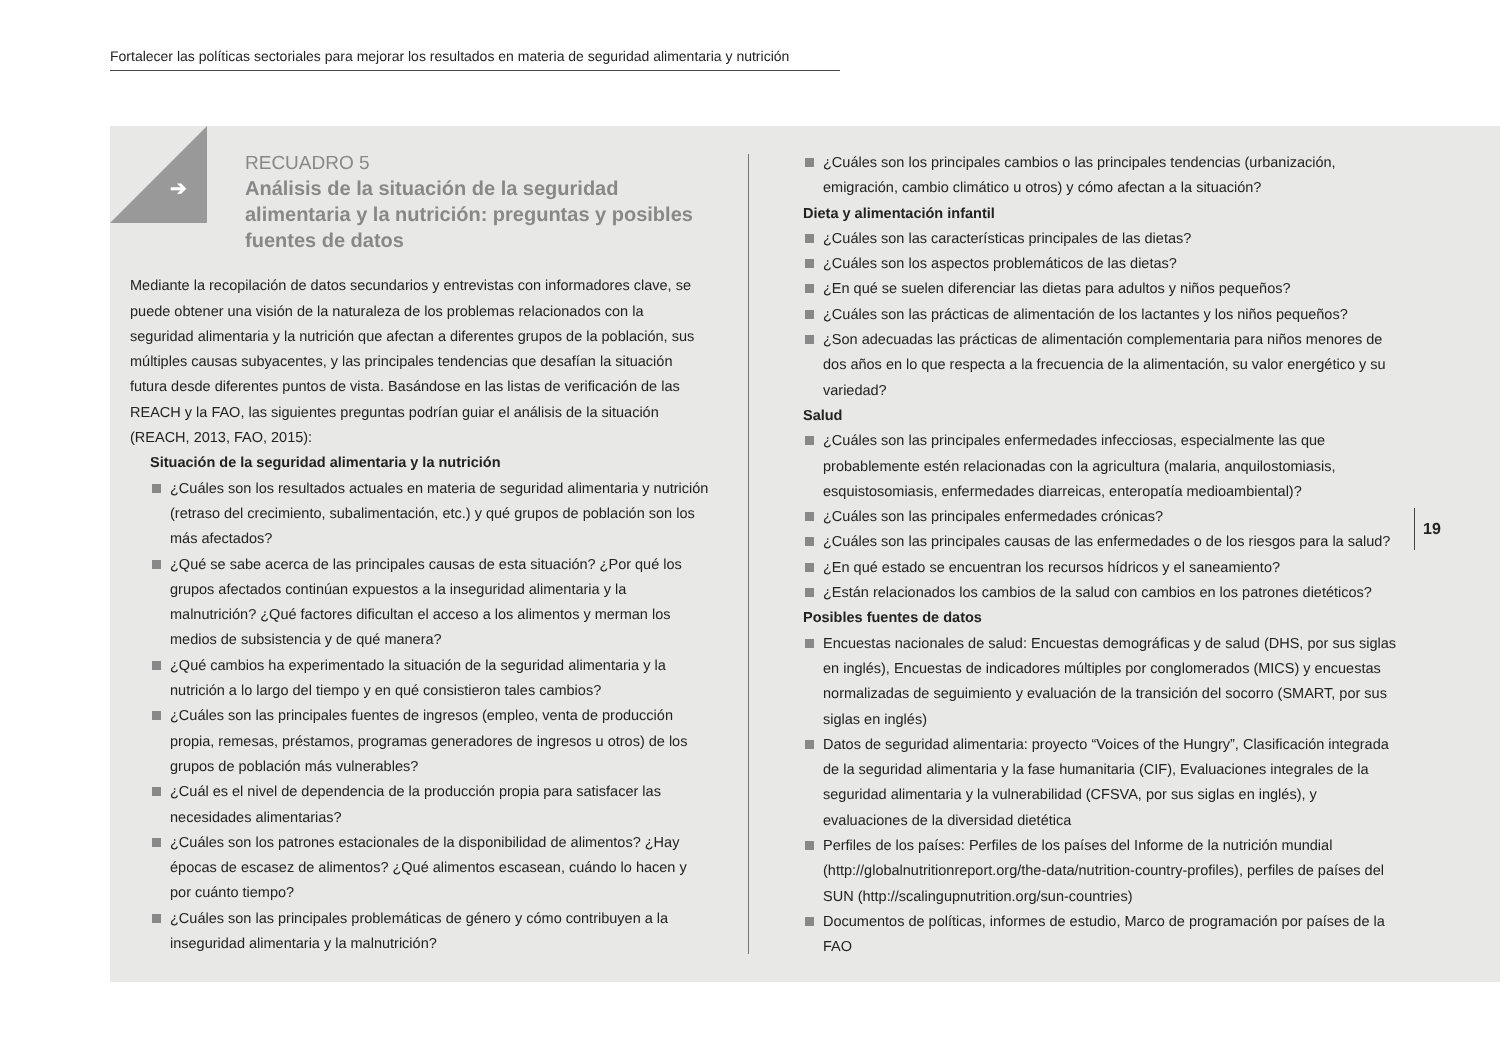Fortalecer las políticas sectoriales para mejorar los resultados en materia de seguridad alimentaria y nutrición
➔
RECUADRO 5
Análisis de la situación de la seguridad alimentaria y la nutrición: preguntas y posibles fuentes de datos
Mediante la recopilación de datos secundarios y entrevistas con informadores clave, se puede obtener una visión de la naturaleza de los problemas relacionados con la seguridad alimentaria y la nutrición que afectan a diferentes grupos de la población, sus múltiples causas subyacentes, y las principales tendencias que desafían la situación futura desde diferentes puntos de vista. Basándose en las listas de verificación de las REACH y la FAO, las siguientes preguntas podrían guiar el análisis de la situación (REACH, 2013, FAO, 2015):
Situación de la seguridad alimentaria y la nutrición
¿Cuáles son los resultados actuales en materia de seguridad alimentaria y nutrición (retraso del crecimiento, subalimentación, etc.) y qué grupos de población son los más afectados?
¿Qué se sabe acerca de las principales causas de esta situación? ¿Por qué los grupos afectados continúan expuestos a la inseguridad alimentaria y la malnutrición? ¿Qué factores dificultan el acceso a los alimentos y merman los medios de subsistencia y de qué manera?
¿Qué cambios ha experimentado la situación de la seguridad alimentaria y la nutrición a lo largo del tiempo y en qué consistieron tales cambios?
¿Cuáles son las principales fuentes de ingresos (empleo, venta de producción propia, remesas, préstamos, programas generadores de ingresos u otros) de los grupos de población más vulnerables?
¿Cuál es el nivel de dependencia de la producción propia para satisfacer las necesidades alimentarias?
¿Cuáles son los patrones estacionales de la disponibilidad de alimentos? ¿Hay épocas de escasez de alimentos? ¿Qué alimentos escasean, cuándo lo hacen y por cuánto tiempo?
¿Cuáles son las principales problemáticas de género y cómo contribuyen a la inseguridad alimentaria y la malnutrición?
¿Cuáles son los principales cambios o las principales tendencias (urbanización, emigración, cambio climático u otros) y cómo afectan a la situación?
Dieta y alimentación infantil
¿Cuáles son las características principales de las dietas?
¿Cuáles son los aspectos problemáticos de las dietas?
¿En qué se suelen diferenciar las dietas para adultos y niños pequeños?
¿Cuáles son las prácticas de alimentación de los lactantes y los niños pequeños?
¿Son adecuadas las prácticas de alimentación complementaria para niños menores de dos años en lo que respecta a la frecuencia de la alimentación, su valor energético y su variedad?
Salud
¿Cuáles son las principales enfermedades infecciosas, especialmente las que probablemente estén relacionadas con la agricultura (malaria, anquilostomiasis, esquistosomiasis, enfermedades diarreicas, enteropatía medioambiental)?
¿Cuáles son las principales enfermedades crónicas?
¿Cuáles son las principales causas de las enfermedades o de los riesgos para la salud?
¿En qué estado se encuentran los recursos hídricos y el saneamiento?
¿Están relacionados los cambios de la salud con cambios en los patrones dietéticos?
Posibles fuentes de datos
Encuestas nacionales de salud: Encuestas demográficas y de salud (DHS, por sus siglas en inglés), Encuestas de indicadores múltiples por conglomerados (MICS) y encuestas normalizadas de seguimiento y evaluación de la transición del socorro (SMART, por sus siglas en inglés)
Datos de seguridad alimentaria: proyecto “Voices of the Hungry”, Clasificación integrada de la seguridad alimentaria y la fase humanitaria (CIF), Evaluaciones integrales de la seguridad alimentaria y la vulnerabilidad (CFSVA, por sus siglas en inglés), y evaluaciones de la diversidad dietética
Perfiles de los países: Perfiles de los países del Informe de la nutrición mundial (http://globalnutritionreport.org/the-data/nutrition-country-profiles), perfiles de países del SUN (http://scalingupnutrition.org/sun-countries)
Documentos de políticas, informes de estudio, Marco de programación por países de la FAO
19